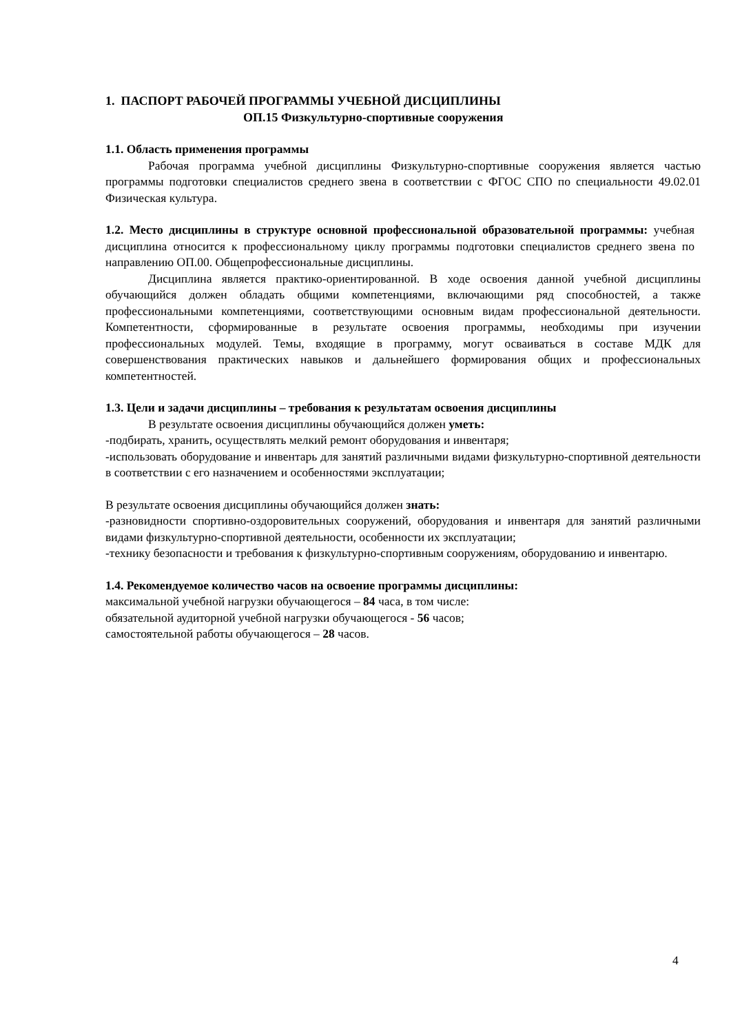1. ПАСПОРТ РАБОЧЕЙ ПРОГРАММЫ УЧЕБНОЙ ДИСЦИПЛИНЫ
ОП.15 Физкультурно-спортивные сооружения
1.1. Область применения программы
Рабочая программа учебной дисциплины Физкультурно-спортивные сооружения является частью программы подготовки специалистов среднего звена в соответствии с ФГОС СПО по специальности 49.02.01 Физическая культура.
1.2. Место дисциплины в структуре основной профессиональной образовательной программы: учебная дисциплина относится к профессиональному циклу программы подготовки специалистов среднего звена по направлению ОП.00. Общепрофессиональные дисциплины.
Дисциплина является практико-ориентированной. В ходе освоения данной учебной дисциплины обучающийся должен обладать общими компетенциями, включающими ряд способностей, а также профессиональными компетенциями, соответствующими основным видам профессиональной деятельности. Компетентности, сформированные в результате освоения программы, необходимы при изучении профессиональных модулей. Темы, входящие в программу, могут осваиваться в составе МДК для совершенствования практических навыков и дальнейшего формирования общих и профессиональных компетентностей.
1.3. Цели и задачи дисциплины – требования к результатам освоения дисциплины
В результате освоения дисциплины обучающийся должен уметь:
-подбирать, хранить, осуществлять мелкий ремонт оборудования и инвентаря;
-использовать оборудование и инвентарь для занятий различными видами физкультурно-спортивной деятельности в соответствии с его назначением и особенностями эксплуатации;
В результате освоения дисциплины обучающийся должен знать:
-разновидности спортивно-оздоровительных сооружений, оборудования и инвентаря для занятий различными видами физкультурно-спортивной деятельности, особенности их эксплуатации;
-технику безопасности и требования к физкультурно-спортивным сооружениям, оборудованию и инвентарю.
1.4. Рекомендуемое количество часов на освоение программы дисциплины:
максимальной учебной нагрузки обучающегося – 84 часа, в том числе:
обязательной аудиторной учебной нагрузки обучающегося - 56 часов;
самостоятельной работы обучающегося – 28 часов.
4